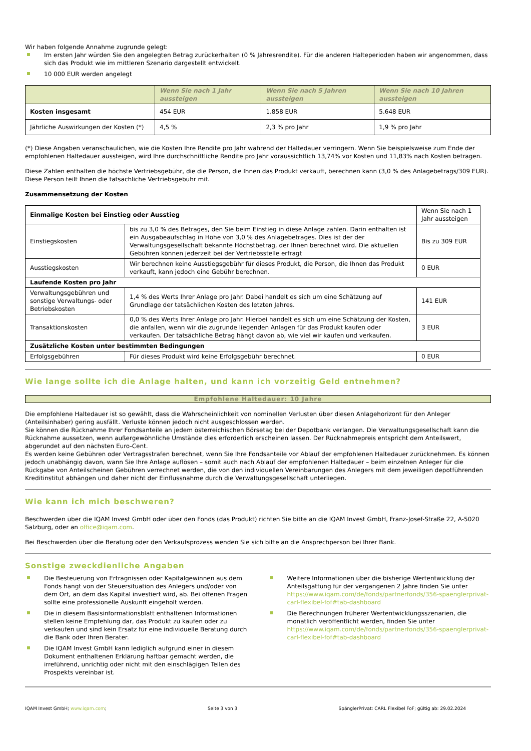Wir haben folgende Annahme zugrunde gelegt:
Im ersten Jahr würden Sie den angelegten Betrag zurückerhalten (0 % Jahresrendite). Für die anderen Halteperioden haben wir angenommen, dass sich das Produkt wie im mittleren Szenario dargestellt entwickelt.
10 000 EUR werden angelegt
| | Wenn Sie nach 1 Jahr aussteigen | Wenn Sie nach 5 Jahren aussteigen | Wenn Sie nach 10 Jahren aussteigen |
| --- | --- | --- | --- |
| Kosten insgesamt | 454 EUR | 1.858 EUR | 5.648 EUR |
| Jährliche Auswirkungen der Kosten (*) | 4,5 % | 2,3 % pro Jahr | 1,9 % pro Jahr |
(*) Diese Angaben veranschaulichen, wie die Kosten Ihre Rendite pro Jahr während der Haltedauer verringern. Wenn Sie beispielsweise zum Ende der empfohlenen Haltedauer aussteigen, wird Ihre durchschnittliche Rendite pro Jahr voraussichtlich 13,74% vor Kosten und 11,83% nach Kosten betragen.
Diese Zahlen enthalten die höchste Vertriebsgebühr, die die Person, die Ihnen das Produkt verkauft, berechnen kann (3,0 % des Anlagebetrags/309 EUR). Diese Person teilt Ihnen die tatsächliche Vertriebsgebühr mit.
Zusammensetzung der Kosten
| Einmalige Kosten bei Einstieg oder Ausstieg | | Wenn Sie nach 1 Jahr aussteigen |
| Einstiegskosten | bis zu 3,0 % des Betrages, den Sie beim Einstieg in diese Anlage zahlen. Darin enthalten ist ein Ausgabeaufschlag in Höhe von 3,0 % des Anlagebetrages. Dies ist der der Verwaltungsgesellschaft bekannte Höchstbetrag, der Ihnen berechnet wird. Die aktuellen Gebühren können jederzeit bei der Vertriebsstelle erfragt | Bis zu 309 EUR |
| Ausstiegskosten | Wir berechnen keine Ausstiegsgebühr für dieses Produkt, die Person, die Ihnen das Produkt verkauft, kann jedoch eine Gebühr berechnen. | 0 EUR |
| Laufende Kosten pro Jahr | | |
| Verwaltungsgebühren und sonstige Verwaltungs- oder Betriebskosten | 1,4 % des Werts Ihrer Anlage pro Jahr. Dabei handelt es sich um eine Schätzung auf Grundlage der tatsächlichen Kosten des letzten Jahres. | 141 EUR |
| Transaktionskosten | 0,0 % des Werts Ihrer Anlage pro Jahr. Hierbei handelt es sich um eine Schätzung der Kosten, die anfallen, wenn wir die zugrunde liegenden Anlagen für das Produkt kaufen oder verkaufen. Der tatsächliche Betrag hängt davon ab, wie viel wir kaufen und verkaufen. | 3 EUR |
| Zusätzliche Kosten unter bestimmten Bedingungen | | |
| Erfolgsgebühren | Für dieses Produkt wird keine Erfolgsgebühr berechnet. | 0 EUR |
Wie lange sollte ich die Anlage halten, und kann ich vorzeitig Geld entnehmen?
Empfohlene Haltedauer: 10 Jahre
Die empfohlene Haltedauer ist so gewählt, dass die Wahrscheinlichkeit von nominellen Verlusten über diesen Anlagehorizont für den Anleger (Anteilsinhaber) gering ausfällt. Verluste können jedoch nicht ausgeschlossen werden.
Sie können die Rücknahme Ihrer Fondsanteile an jedem österreichischen Börsetag bei der Depotbank verlangen. Die Verwaltungsgesellschaft kann die Rücknahme aussetzen, wenn außergewöhnliche Umstände dies erforderlich erscheinen lassen. Der Rücknahmepreis entspricht dem Anteilswert, abgerundet auf den nächsten Euro-Cent.
Es werden keine Gebühren oder Vertragsstrafen berechnet, wenn Sie Ihre Fondsanteile vor Ablauf der empfohlenen Haltedauer zurücknehmen. Es können jedoch unabhängig davon, wann Sie Ihre Anlage auflösen – somit auch nach Ablauf der empfohlenen Haltedauer – beim einzelnen Anleger für die Rückgabe von Anteilscheinen Gebühren verrechnet werden, die von den individuellen Vereinbarungen des Anlegers mit dem jeweiligen depotführenden Kreditinstitut abhängen und daher nicht der Einflussnahme durch die Verwaltungsgesellschaft unterliegen.
Wie kann ich mich beschweren?
Beschwerden über die IQAM Invest GmbH oder über den Fonds (das Produkt) richten Sie bitte an die IQAM Invest GmbH, Franz-Josef-Straße 22, A-5020 Salzburg, oder an office@iqam.com.
Bei Beschwerden über die Beratung oder den Verkaufsprozess wenden Sie sich bitte an die Ansprechperson bei Ihrer Bank.
Sonstige zweckdienliche Angaben
Die Besteuerung von Erträgnissen oder Kapitalgewinnen aus dem Fonds hängt von der Steuersituation des Anlegers und/oder von dem Ort, an dem das Kapital investiert wird, ab. Bei offenen Fragen sollte eine professionelle Auskunft eingeholt werden.
Die in diesem Basisinformationsblatt enthaltenen Informationen stellen keine Empfehlung dar, das Produkt zu kaufen oder zu verkaufen und sind kein Ersatz für eine individuelle Beratung durch die Bank oder Ihren Berater.
Die IQAM Invest GmbH kann lediglich aufgrund einer in diesem Dokument enthaltenen Erklärung haftbar gemacht werden, die irreführend, unrichtig oder nicht mit den einschlägigen Teilen des Prospekts vereinbar ist.
Weitere Informationen über die bisherige Wertentwicklung der Anteilsgattung für der vergangenen 2 Jahre finden Sie unter https://www.iqam.com/de/fonds/partnerfonds/356-spaenglerprivat-carl-flexibel-fof#tab-dashboard
Die Berechnungen früherer Wertentwicklungsszenarien, die monatlich veröffentlicht werden, finden Sie unter https://www.iqam.com/de/fonds/partnerfonds/356-spaenglerprivat-carl-flexibel-fof#tab-dashboard
IQAM Invest GmbH; www.iqam.com; Seite 3 von 3 SpänglerPrivat: CARL Flexibel FoF; gültig ab: 29.02.2024